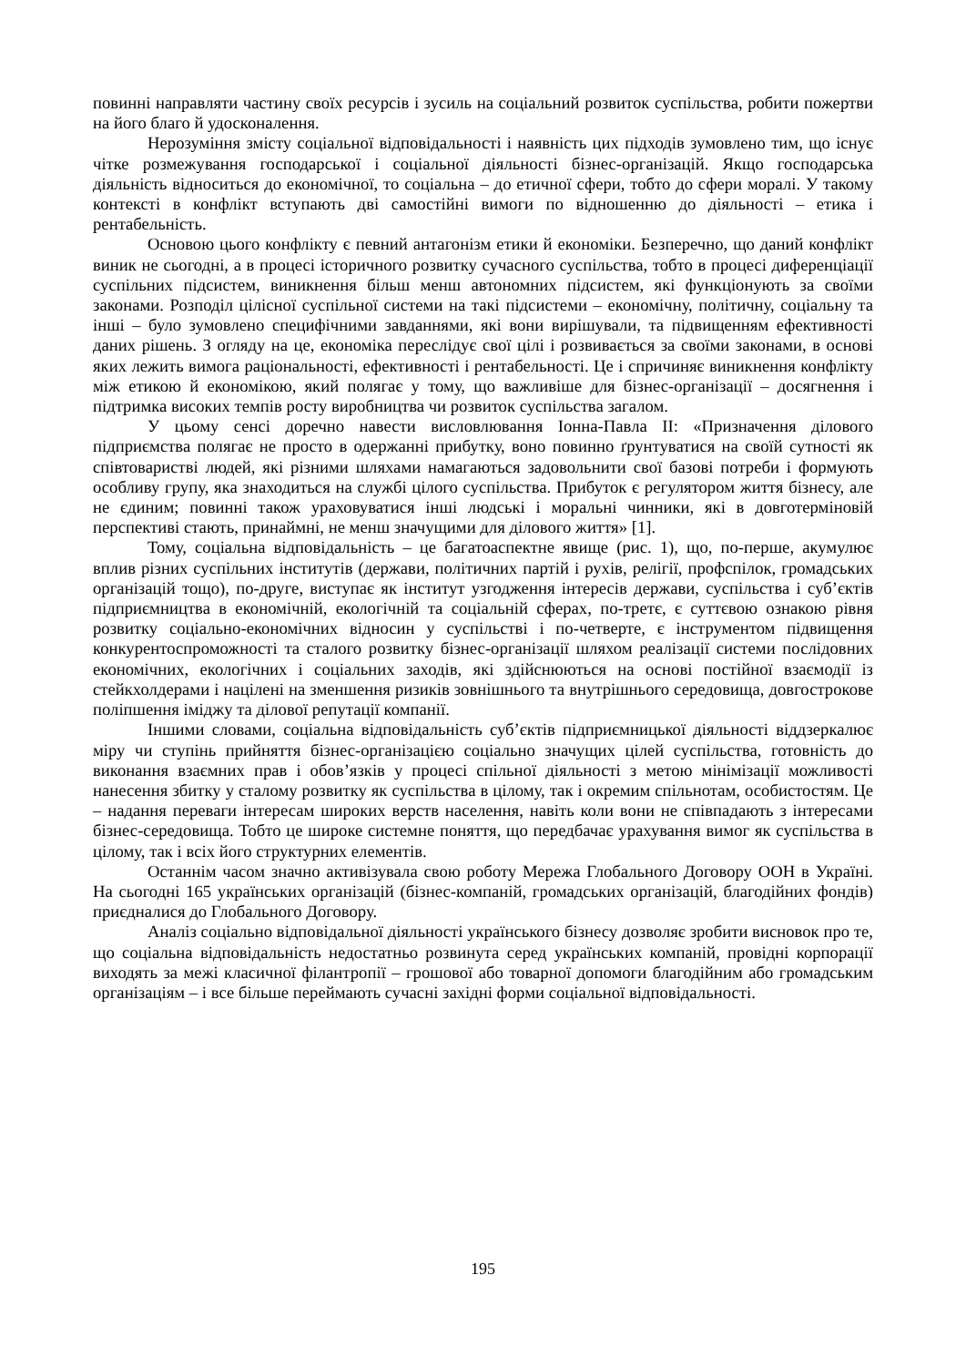повинні направляти частину своїх ресурсів і зусиль на соціальний розвиток суспільства, робити пожертви на його благо й удосконалення.
Нерозуміння змісту соціальної відповідальності і наявність цих підходів зумовлено тим, що існує чітке розмежування господарської і соціальної діяльності бізнес-організацій. Якщо господарська діяльність відноситься до економічної, то соціальна – до етичної сфери, тобто до сфери моралі. У такому контексті в конфлікт вступають дві самостійні вимоги по відношенню до діяльності – етика і рентабельність.
Основою цього конфлікту є певний антагонізм етики й економіки. Безперечно, що даний конфлікт виник не сьогодні, а в процесі історичного розвитку сучасного суспільства, тобто в процесі диференціації суспільних підсистем, виникнення більш менш автономних підсистем, які функціонують за своїми законами. Розподіл цілісної суспільної системи на такі підсистеми – економічну, політичну, соціальну та інші – було зумовлено специфічними завданнями, які вони вирішували, та підвищенням ефективності даних рішень. З огляду на це, економіка переслідує свої цілі і розвивається за своїми законами, в основі яких лежить вимога раціональності, ефективності і рентабельності. Це і спричиняє виникнення конфлікту між етикою й економікою, який полягає у тому, що важливіше для бізнес-організації – досягнення і підтримка високих темпів росту виробництва чи розвиток суспільства загалом.
У цьому сенсі доречно навести висловлювання Іонна-Павла ІІ: «Призначення ділового підприємства полягає не просто в одержанні прибутку, воно повинно ґрунтуватися на своїй сутності як співтоваристві людей, які різними шляхами намагаються задовольнити свої базові потреби і формують особливу групу, яка знаходиться на службі цілого суспільства. Прибуток є регулятором життя бізнесу, але не єдиним; повинні також ураховуватися інші людські і моральні чинники, які в довготерміновій перспективі стають, принаймні, не менш значущими для ділового життя» [1].
Тому, соціальна відповідальність – це багатоаспектне явище (рис. 1), що, по-перше, акумулює вплив різних суспільних інститутів (держави, політичних партій і рухів, релігії, профспілок, громадських організацій тощо), по-друге, виступає як інститут узгодження інтересів держави, суспільства і суб’єктів підприємництва в економічній, екологічній та соціальній сферах, по-третє, є суттєвою ознакою рівня розвитку соціально-економічних відносин у суспільстві і по-четверте, є інструментом підвищення конкурентоспроможності та сталого розвитку бізнес-організації шляхом реалізації системи послідовних економічних, екологічних і соціальних заходів, які здійснюються на основі постійної взаємодії із стейкхолдерами і націлені на зменшення ризиків зовнішнього та внутрішнього середовища, довгострокове поліпшення іміджу та ділової репутації компанії.
Іншими словами, соціальна відповідальність суб’єктів підприємницької діяльності віддзеркалює міру чи ступінь прийняття бізнес-організацією соціально значущих цілей суспільства, готовність до виконання взаємних прав і обов’язків у процесі спільної діяльності з метою мінімізації можливості нанесення збитку у сталому розвитку як суспільства в цілому, так і окремим спільнотам, особистостям. Це – надання переваги інтересам широких верств населення, навіть коли вони не співпадають з інтересами бізнес-середовища. Тобто це широке системне поняття, що передбачає урахування вимог як суспільства в цілому, так і всіх його структурних елементів.
Останнім часом значно активізувала свою роботу Мережа Глобального Договору ООН в Україні. На сьогодні 165 українських організацій (бізнес-компаній, громадських організацій, благодійних фондів) приєдналися до Глобального Договору.
Аналіз соціально відповідальної діяльності українського бізнесу дозволяє зробити висновок про те, що соціальна відповідальність недостатньо розвинута серед українських компаній, провідні корпорації виходять за межі класичної філантропії – грошової або товарної допомоги благодійним або громадським організаціям – і все більше переймають сучасні західні форми соціальної відповідальності.
195